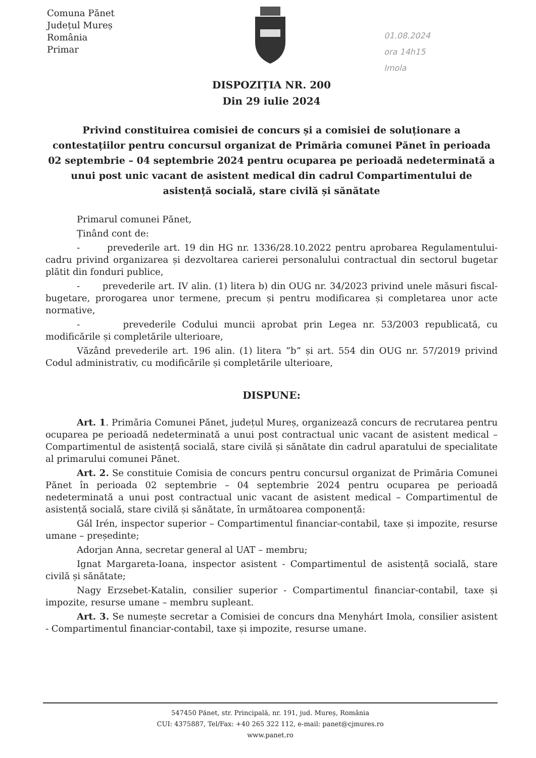Comuna Pănet
Județul Mureș
România
Primar
01.08.2024
ora 14h15
Imola
DISPOZIȚIA NR. 200
Din 29 iulie 2024
Privind constituirea comisiei de concurs și a comisiei de soluționare a contestațiilor pentru concursul organizat de Primăria comunei Pănet în perioada 02 septembrie – 04 septembrie 2024 pentru ocuparea pe perioadă nedeterminată a unui post unic vacant de asistent medical din cadrul Compartimentului de asistență socială, stare civilă și sănătate
Primarul comunei Pănet,
Ținând cont de:
- prevederile art. 19 din HG nr. 1336/28.10.2022 pentru aprobarea Regulamentului-cadru privind organizarea și dezvoltarea carierei personalului contractual din sectorul bugetar plătit din fonduri publice,
- prevederile art. IV alin. (1) litera b) din OUG nr. 34/2023 privind unele măsuri fiscal-bugetare, prorogarea unor termene, precum și pentru modificarea și completarea unor acte normative,
- prevederile Codului muncii aprobat prin Legea nr. 53/2003 republicată, cu modificările și completările ulterioare,
Văzând prevederile art. 196 alin. (1) litera ”b” și art. 554 din OUG nr. 57/2019 privind Codul administrativ, cu modificările și completările ulterioare,
DISPUNE:
Art. 1. Primăria Comunei Pănet, județul Mureș, organizează concurs de recrutarea pentru ocuparea pe perioadă nedeterminată a unui post contractual unic vacant de asistent medical – Compartimentul de asistență socială, stare civilă și sănătate din cadrul aparatului de specialitate al primarului comunei Pănet.
Art. 2. Se constituie Comisia de concurs pentru concursul organizat de Primăria Comunei Pănet în perioada 02 septembrie – 04 septembrie 2024 pentru ocuparea pe perioadă nedeterminată a unui post contractual unic vacant de asistent medical – Compartimentul de asistență socială, stare civilă și sănătate, în următoarea componență:
Gál Irén, inspector superior – Compartimentul financiar-contabil, taxe și impozite, resurse umane – președinte;
Adorjan Anna, secretar general al UAT – membru;
Ignat Margareta-Ioana, inspector asistent - Compartimentul de asistență socială, stare civilă și sănătate;
Nagy Erzsebet-Katalin, consilier superior - Compartimentul financiar-contabil, taxe și impozite, resurse umane – membru supleant.
Art. 3. Se numește secretar a Comisiei de concurs dna Menyhárt Imola, consilier asistent - Compartimentul financiar-contabil, taxe și impozite, resurse umane.
547450 Pănet, str. Principală, nr. 191, jud. Mureș, România
CUI: 4375887, Tel/Fax: +40 265 322 112, e-mail: panet@cjmures.ro
www.panet.ro